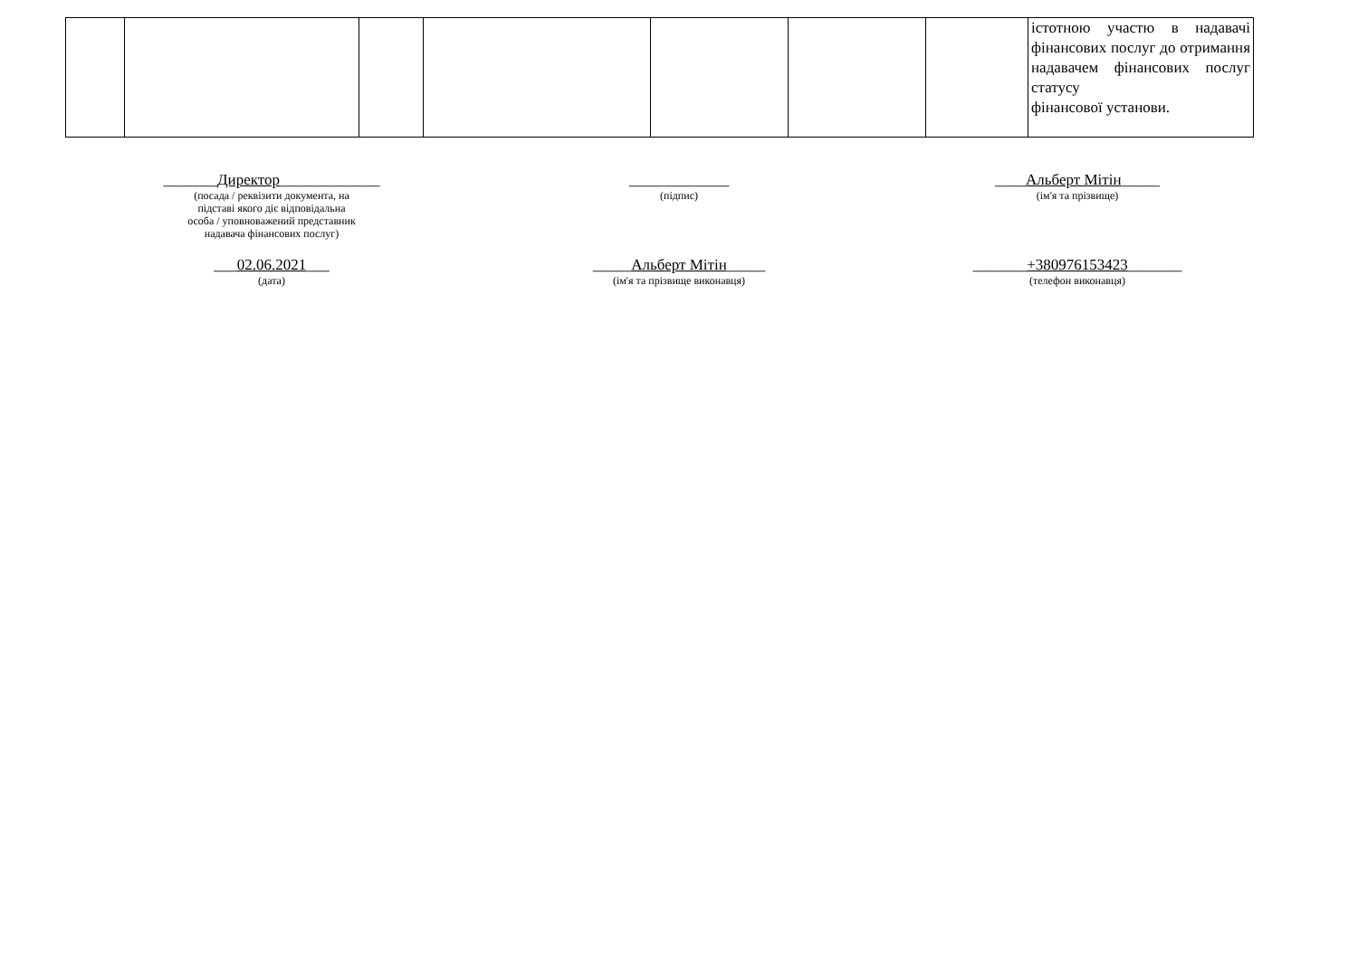| | | | | | | | істотною участю в надавачі фінансових послуг до отримання надавачем фінансових послуг статусу фінансової установи. |
_______Директор_____________
(посада / реквізити документа, на
підставі якого діє відповідальна
особа / уповноважений представник
надавача фінансових послуг)
_____________
(підпис)
____Альберт Мітін_____
(ім'я та прізвище)
___02.06.2021___
(дата)
_____Альберт Мітін_____
(ім'я та прізвище виконавця)
_______+380976153423_______
(телефон виконавця)